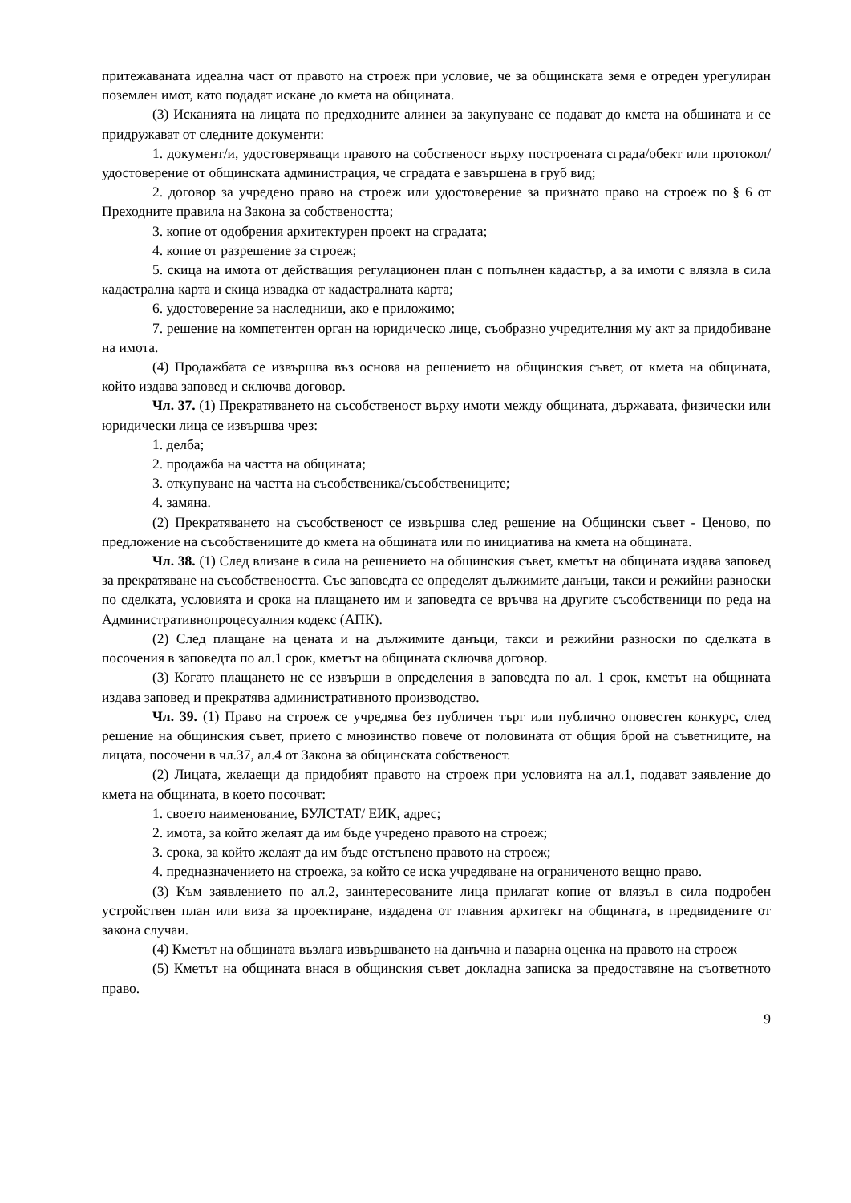притежаваната идеална част от правото на строеж при условие, че за общинската земя е отреден урегулиран поземлен имот, като подадат искане до кмета на общината.
(3) Исканията на лицата по предходните алинеи за закупуване се подават до кмета на общината и се придружават от следните документи:
1. документ/и, удостоверяващи правото на собственост върху построената сграда/обект или протокол/удостоверение от общинската администрация, че сградата е завършена в груб вид;
2. договор за учредено право на строеж или удостоверение за признато право на строеж по § 6 от Преходните правила на Закона за собствеността;
3. копие от одобрения архитектурен проект на сградата;
4. копие от разрешение за строеж;
5. скица на имота от действащия регулационен план с попълнен кадастър, а за имоти с влязла в сила кадастрална карта и скица извадка от кадастралната карта;
6. удостоверение за наследници, ако е приложимо;
7. решение на компетентен орган на юридическо лице, съобразно учредителния му акт за придобиване на имота.
(4) Продажбата се извършва въз основа на решението на общинския съвет, от кмета на общината, който издава заповед и сключва договор.
Чл. 37. (1) Прекратяването на съсобственост върху имоти между общината, държавата, физически или юридически лица се извършва чрез:
1. делба;
2. продажба на частта на общината;
3. откупуване на частта на съсобственика/съсобствениците;
4. замяна.
(2) Прекратяването на съсобственост се извършва след решение на Общински съвет - Ценово, по предложение на съсобствениците до кмета на общината или по инициатива на кмета на общината.
Чл. 38. (1) След влизане в сила на решението на общинския съвет, кметът на общината издава заповед за прекратяване на съсобствеността. Със заповедта се определят дължимите данъци, такси и режийни разноски по сделката, условията и срока на плащането им и заповедта се връчва на другите съсобственици по реда на Административнопроцесуалния кодекс (АПК).
(2) След плащане на цената и на дължимите данъци, такси и режийни разноски по сделката в посочения в заповедта по ал.1 срок, кметът на общината сключва договор.
(3) Когато плащането не се извърши в определения в заповедта по ал. 1 срок, кметът на общината издава заповед и прекратява административното производство.
Чл. 39. (1) Право на строеж се учредява без публичен търг или публично оповестен конкурс, след решение на общинския съвет, прието с мнозинство повече от половината от общия брой на съветниците, на лицата, посочени в чл.37, ал.4 от Закона за общинската собственост.
(2) Лицата, желаещи да придобият правото на строеж при условията на ал.1, подават заявление до кмета на общината, в което посочват:
1. своето наименование, БУЛСТАТ/ ЕИК, адрес;
2. имота, за който желаят да им бъде учредено правото на строеж;
3. срока, за който желаят да им бъде отстъпено правото на строеж;
4. предназначението на строежа, за който се иска учредяване на ограниченото вещно право.
(3) Към заявлението по ал.2, заинтересованите лица прилагат копие от влязъл в сила подробен устройствен план или виза за проектиране, издадена от главния архитект на общината, в предвидените от закона случаи.
(4) Кметът на общината възлага извършването на данъчна и пазарна оценка на правото на строеж
(5) Кметът на общината внася в общинския съвет докладна записка за предоставяне на съответното право.
9